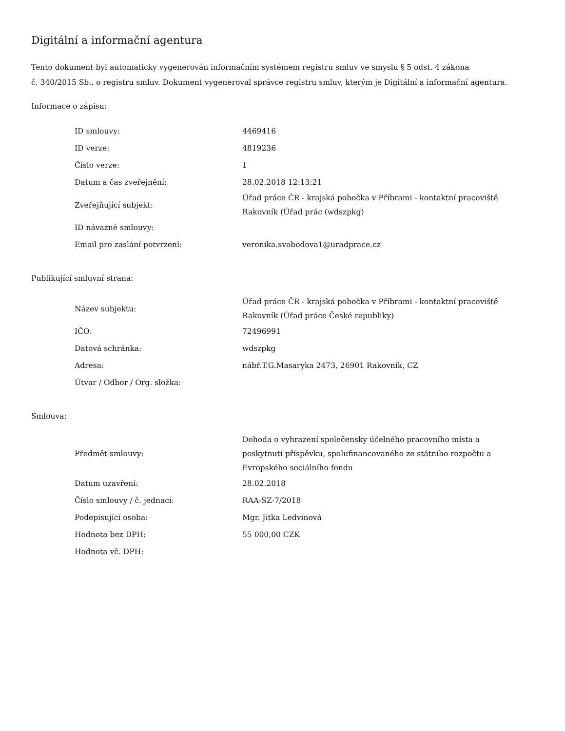Digitální a informační agentura
Tento dokument byl automaticky vygenerován informačním systémem registru smluv ve smyslu § 5 odst. 4 zákona
č. 340/2015 Sb., o registru smluv. Dokument vygeneroval správce registru smluv, kterým je Digitální a informační agentura.
Informace o zápisu:
| ID smlouvy: | 4469416 |
| ID verze: | 4819236 |
| Číslo verze: | 1 |
| Datum a čas zveřejnění: | 28.02.2018 12:13:21 |
| Zveřejňující subjekt: | Úřad práce ČR - krajská pobočka v Příbrami - kontaktní pracoviště Rakovník (Úřad prác (wdszpkg) |
| ID návazné smlouvy: | |
| Email pro zaslání potvrzení: | veronika.svobodova1@uradprace.cz |
Publikující smluvní strana:
| Název subjektu: | Úřad práce ČR - krajská pobočka v Příbrami - kontaktní pracoviště Rakovník (Úřad práce České republiky) |
| IČO: | 72496991 |
| Datová schránka: | wdszpkg |
| Adresa: | nábř.T.G.Masaryka 2473, 26901 Rakovník, CZ |
| Útvar / Odbor / Org. složka: | |
Smlouva:
| Předmět smlouvy: | Dohoda o vyhrazení společensky účelného pracovního místa a poskytnutí příspěvku, spolufinancovaného ze státního rozpočtu a Evropského sociálního fondu |
| Datum uzavření: | 28.02.2018 |
| Číslo smlouvy / č. jednací: | RAA-SZ-7/2018 |
| Podepisující osoba: | Mgr. Jitka Ledvinová |
| Hodnota bez DPH: | 55 000,00 CZK |
| Hodnota vč. DPH: | |